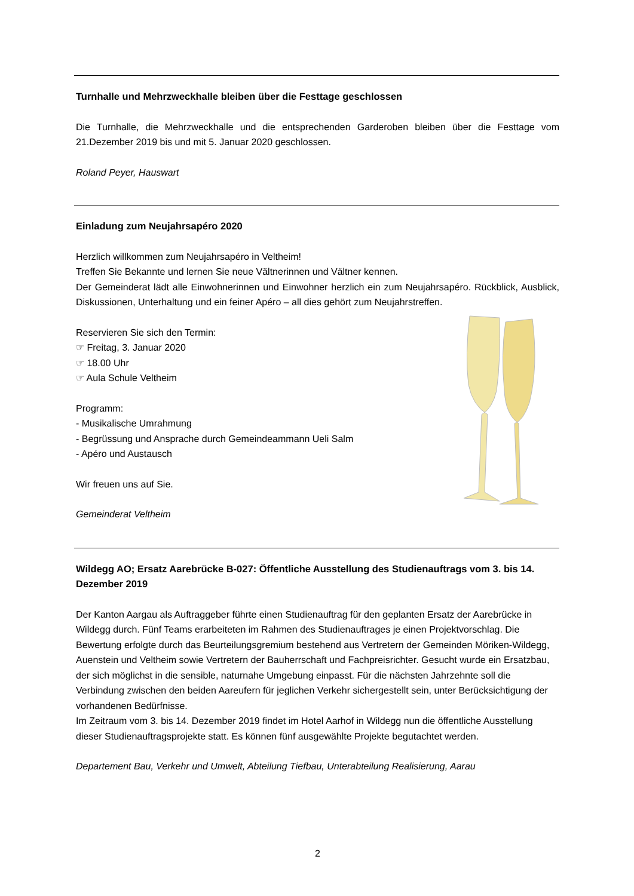Turnhalle und Mehrzweckhalle bleiben über die Festtage geschlossen
Die Turnhalle, die Mehrzweckhalle und die entsprechenden Garderoben bleiben über die Festtage vom 21.Dezember 2019 bis und mit 5. Januar 2020 geschlossen.
Roland Peyer, Hauswart
Einladung zum Neujahrsapéro 2020
Herzlich willkommen zum Neujahrsapéro in Veltheim!
Treffen Sie Bekannte und lernen Sie neue Vältnerinnen und Vältner kennen.
Der Gemeinderat lädt alle Einwohnerinnen und Einwohner herzlich ein zum Neujahrsapéro. Rückblick, Ausblick, Diskussionen, Unterhaltung und ein feiner Apéro – all dies gehört zum Neujahrstreffen.
Reservieren Sie sich den Termin:
☞ Freitag, 3. Januar 2020
☞ 18.00 Uhr
☞ Aula Schule Veltheim
Programm:
- Musikalische Umrahmung
- Begrüssung und Ansprache durch Gemeindeammann Ueli Salm
- Apéro und Austausch
Wir freuen uns auf Sie.
Gemeinderat Veltheim
Wildegg AO; Ersatz Aarebrücke B-027: Öffentliche Ausstellung des Studienauftrags vom 3. bis 14. Dezember 2019
Der Kanton Aargau als Auftraggeber führte einen Studienauftrag für den geplanten Ersatz der Aarebrücke in Wildegg durch. Fünf Teams erarbeiteten im Rahmen des Studienauftrages je einen Projektvorschlag. Die Bewertung erfolgte durch das Beurteilungsgremium bestehend aus Vertretern der Gemeinden Möriken-Wildegg, Auenstein und Veltheim sowie Vertretern der Bauherrschaft und Fachpreisrichter. Gesucht wurde ein Ersatzbau, der sich möglichst in die sensible, naturnahe Umgebung einpasst. Für die nächsten Jahrzehnte soll die Verbindung zwischen den beiden Aareufern für jeglichen Verkehr sichergestellt sein, unter Berücksichtigung der vorhandenen Bedürfnisse.
Im Zeitraum vom 3. bis 14. Dezember 2019 findet im Hotel Aarhof in Wildegg nun die öffentliche Ausstellung dieser Studienauftragsprojekte statt. Es können fünf ausgewählte Projekte begutachtet werden.
Departement Bau, Verkehr und Umwelt, Abteilung Tiefbau, Unterabteilung Realisierung, Aarau
2